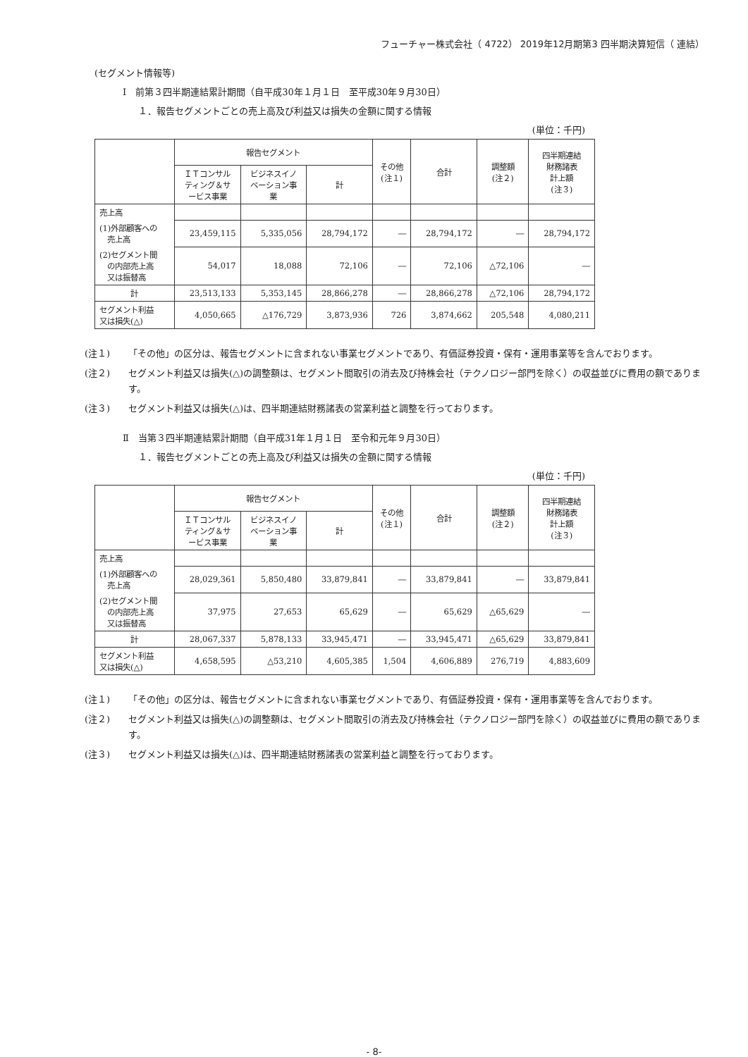フューチャー株式会社（ 4722） 2019年12月期第3 四半期決算短信（ 連結）
(セグメント情報等)
Ⅰ　前第３四半期連結累計期間（自平成30年１月１日　至平成30年９月30日）
１．報告セグメントごとの売上高及び利益又は損失の金額に関する情報
(単位：千円)
| | 報告セグメント | | | その他 (注１) | 合計 | 調整額 (注２) | 四半期連結 財務諸表 計上額 (注３) |
| --- | --- | --- | --- | --- | --- | --- | --- |
| | ＩＴコンサル ティング＆サ ービス事業 | ビジネスイノ ベーション事 業 | 計 | | | | |
| 売上高 | | | | | | | |
| (1)外部顧客への 売上高 | 23,459,115 | 5,335,056 | 28,794,172 | ― | 28,794,172 | ― | 28,794,172 |
| (2)セグメント間 の内部売上高 又は振替高 | 54,017 | 18,088 | 72,106 | ― | 72,106 | △72,106 | ― |
| 計 | 23,513,133 | 5,353,145 | 28,866,278 | ― | 28,866,278 | △72,106 | 28,794,172 |
| セグメント利益 又は損失(△) | 4,050,665 | △176,729 | 3,873,936 | 726 | 3,874,662 | 205,548 | 4,080,211 |
(注１) 「その他」の区分は、報告セグメントに含まれない事業セグメントであり、有価証券投資・保有・運用事業等を含んでおります。
(注２) セグメント利益又は損失(△)の調整額は、セグメント間取引の消去及び持株会社（テクノロジー部門を除く）の収益並びに費用の額であります。
(注３) セグメント利益又は損失(△)は、四半期連結財務諸表の営業利益と調整を行っております。
Ⅱ　当第３四半期連結累計期間（自平成31年１月１日　至令和元年９月30日）
１．報告セグメントごとの売上高及び利益又は損失の金額に関する情報
(単位：千円)
| | 報告セグメント | | | その他 (注１) | 合計 | 調整額 (注２) | 四半期連結 財務諸表 計上額 (注３) |
| --- | --- | --- | --- | --- | --- | --- | --- |
| | ＩＴコンサル ティング＆サ ービス事業 | ビジネスイノ ベーション事 業 | 計 | | | | |
| 売上高 | | | | | | | |
| (1)外部顧客への 売上高 | 28,029,361 | 5,850,480 | 33,879,841 | ― | 33,879,841 | ― | 33,879,841 |
| (2)セグメント間 の内部売上高 又は振替高 | 37,975 | 27,653 | 65,629 | ― | 65,629 | △65,629 | ― |
| 計 | 28,067,337 | 5,878,133 | 33,945,471 | ― | 33,945,471 | △65,629 | 33,879,841 |
| セグメント利益 又は損失(△) | 4,658,595 | △53,210 | 4,605,385 | 1,504 | 4,606,889 | 276,719 | 4,883,609 |
(注１) 「その他」の区分は、報告セグメントに含まれない事業セグメントであり、有価証券投資・保有・運用事業等を含んでおります。
(注２) セグメント利益又は損失(△)の調整額は、セグメント間取引の消去及び持株会社（テクノロジー部門を除く）の収益並びに費用の額であります。
(注３) セグメント利益又は損失(△)は、四半期連結財務諸表の営業利益と調整を行っております。
- 8-